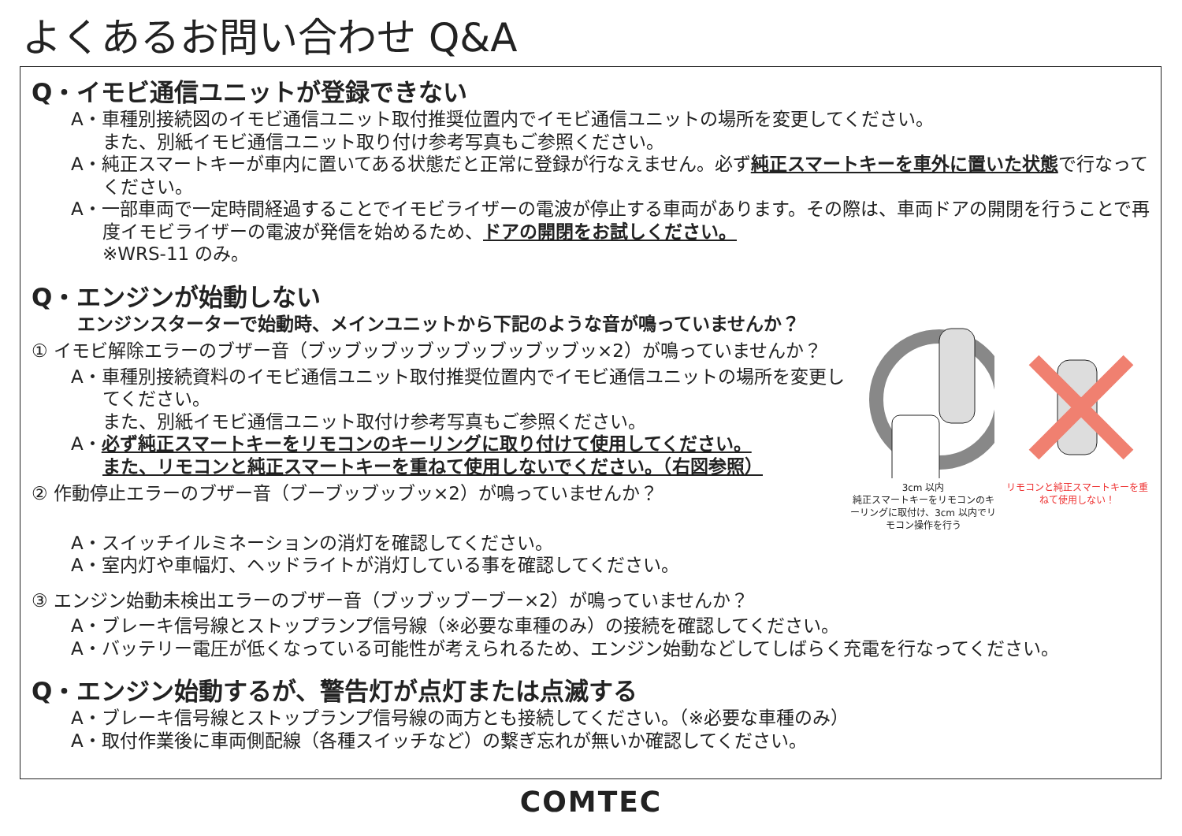よくあるお問い合わせ Q&A
Q・イモビ通信ユニットが登録できない
A・車種別接続図のイモビ通信ユニット取付推奨位置内でイモビ通信ユニットの場所を変更してください。
また、別紙イモビ通信ユニット取り付け参考写真もご参照ください。
A・純正スマートキーが車内に置いてある状態だと正常に登録が行なえません。必ず純正スマートキーを車外に置いた状態で行なってください。
A・一部車両で一定時間経過することでイモビライザーの電波が停止する車両があります。その際は、車両ドアの開閉を行うことで再度イモビライザーの電波が発信を始めるため、ドアの開閉をお試しください。
※WRS-11 のみ。
Q・エンジンが始動しない
エンジンスターターで始動時、メインユニットから下記のような音が鳴っていませんか？
① イモビ解除エラーのブザー音（ブッブッブッブッブッブッブッブッ×2）が鳴っていませんか？
A・車種別接続資料のイモビ通信ユニット取付推奨位置内でイモビ通信ユニットの場所を変更してください。
また、別紙イモビ通信ユニット取付け参考写真もご参照ください。
A・必ず純正スマートキーをリモコンのキーリングに取り付けて使用してください。
また、リモコンと純正スマートキーを重ねて使用しないでください。（右図参照）
② 作動停止エラーのブザー音（ブーブッブッブッ×2）が鳴っていませんか？
3cm 以内
純正スマートキーをリモコンのキーリングに取付け、3cm 以内でリモコン操作を行う
リモコンと純正スマートキーを重ねて使用しない！
A・スイッチイルミネーションの消灯を確認してください。
A・室内灯や車幅灯、ヘッドライトが消灯している事を確認してください。
③ エンジン始動未検出エラーのブザー音（ブッブッブーブー×2）が鳴っていませんか？
A・ブレーキ信号線とストップランプ信号線（※必要な車種のみ）の接続を確認してください。
A・バッテリー電圧が低くなっている可能性が考えられるため、エンジン始動などしてしばらく充電を行なってください。
Q・エンジン始動するが、警告灯が点灯または点滅する
A・ブレーキ信号線とストップランプ信号線の両方とも接続してください。（※必要な車種のみ）
A・取付作業後に車両側配線（各種スイッチなど）の繋ぎ忘れが無いか確認してください。
COMTEC